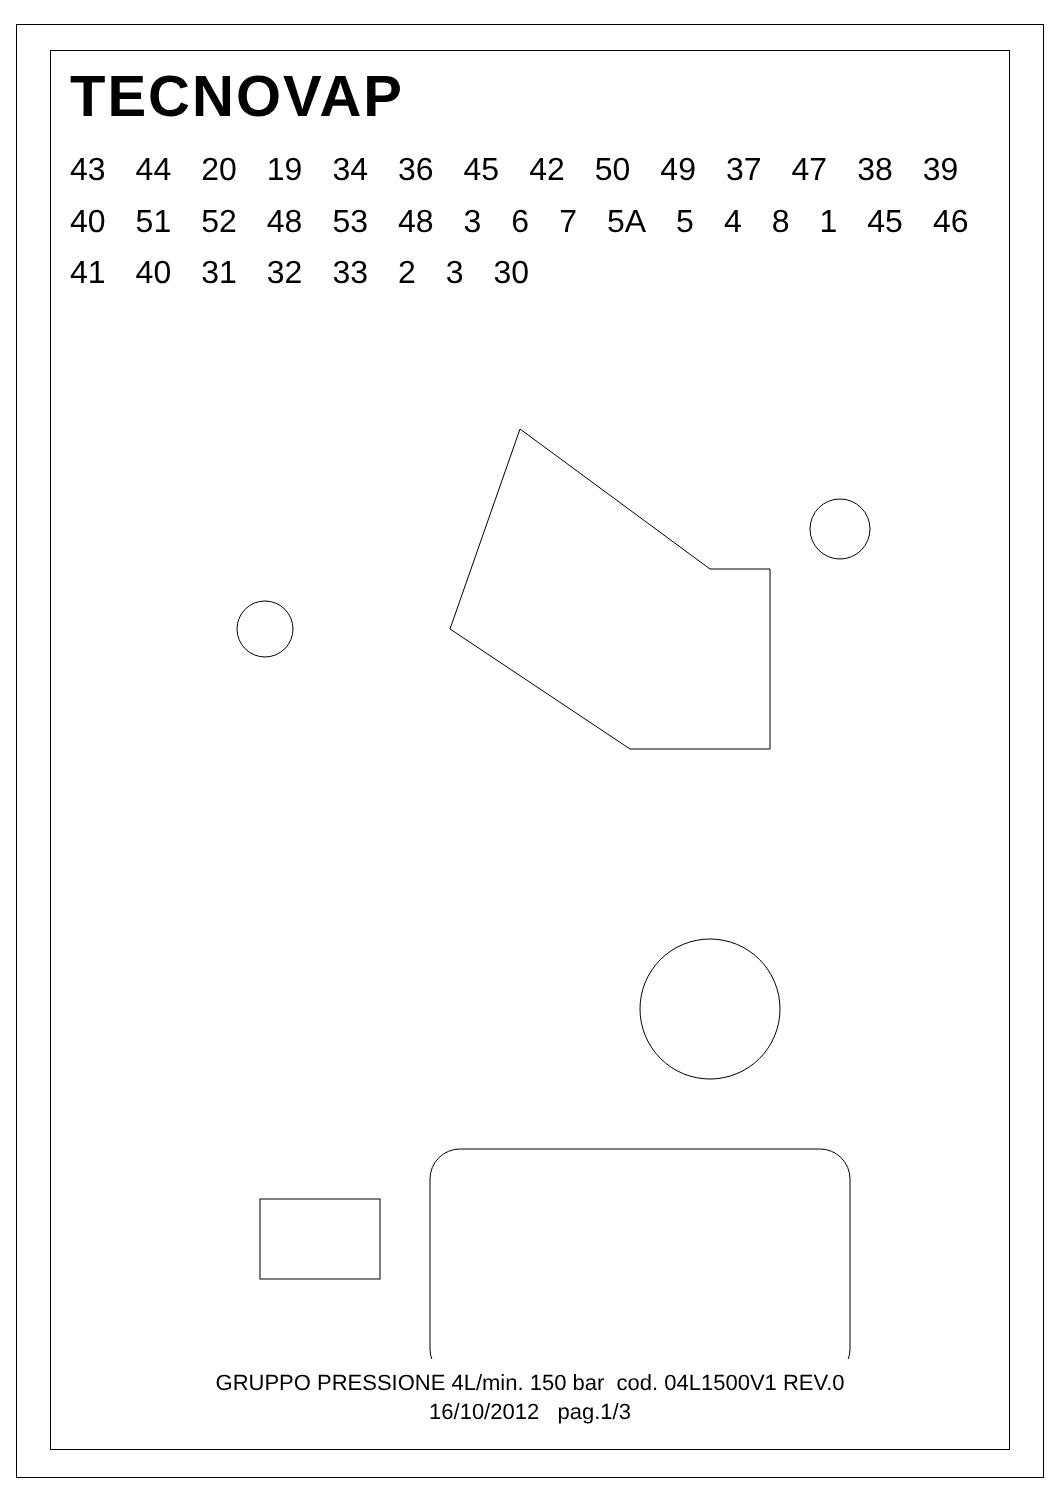TECNOVAP
43 44 20 19 34 36 45 42 50 49 37 47 38 39 40 51 52 48 53 48 3 6 7 5A 5481 45 46 41 40 31 32 33 2 3 30
GRUPPO PRESSIONE 4L/min. 150 bar cod. 04L1500V1 REV.0
16/10/2012 pag.1/3